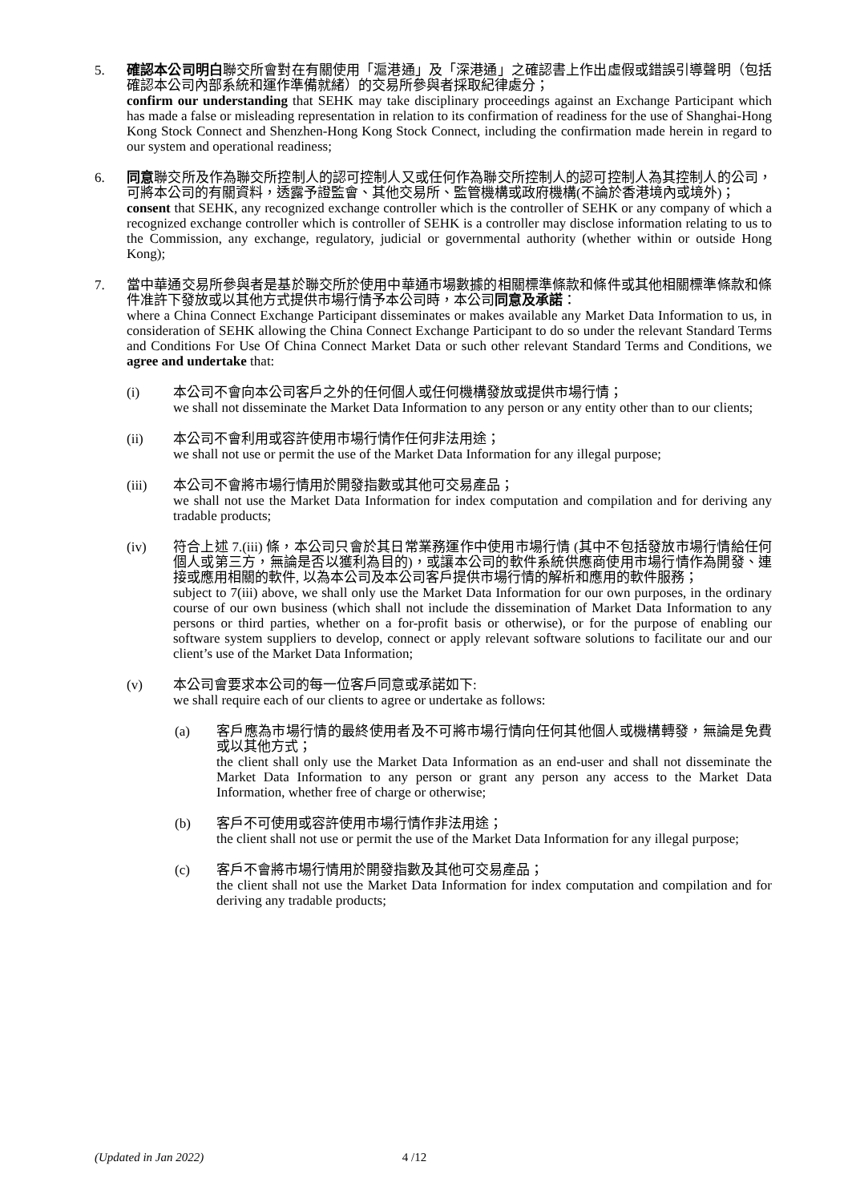5. 確認本公司明白聯交所會對在有關使用「滬港通」及「深港通」之確認書上作出虛假或錯誤引導聲明（包括確認本公司內部系統和運作準備就緒）的交易所參與者採取紀律處分；
confirm our understanding that SEHK may take disciplinary proceedings against an Exchange Participant which has made a false or misleading representation in relation to its confirmation of readiness for the use of Shanghai-Hong Kong Stock Connect and Shenzhen-Hong Kong Stock Connect, including the confirmation made herein in regard to our system and operational readiness;
6. 同意聯交所及作為聯交所控制人的認可控制人又或任何作為聯交所控制人的認可控制人為其控制人的公司，可將本公司的有關資料，透露予證監會、其他交易所、監管機構或政府機構(不論於香港境內或境外)；
consent that SEHK, any recognized exchange controller which is the controller of SEHK or any company of which a recognized exchange controller which is controller of SEHK is a controller may disclose information relating to us to the Commission, any exchange, regulatory, judicial or governmental authority (whether within or outside Hong Kong);
7. 當中華通交易所參與者是基於聯交所於使用中華通市場數據的相關標準條款和條件或其他相關標準條款和條件准許下發放或以其他方式提供市場行情予本公司時，本公司同意及承諾：
where a China Connect Exchange Participant disseminates or makes available any Market Data Information to us, in consideration of SEHK allowing the China Connect Exchange Participant to do so under the relevant Standard Terms and Conditions For Use Of China Connect Market Data or such other relevant Standard Terms and Conditions, we agree and undertake that:
(i) 本公司不會向本公司客戶之外的任何個人或任何機構發放或提供市場行情；
we shall not disseminate the Market Data Information to any person or any entity other than to our clients;
(ii) 本公司不會利用或容許使用市場行情作任何非法用途；
we shall not use or permit the use of the Market Data Information for any illegal purpose;
(iii) 本公司不會將市場行情用於開發指數或其他可交易產品；
we shall not use the Market Data Information for index computation and compilation and for deriving any tradable products;
(iv) 符合上述 7.(iii) 條，本公司只會於其日常業務運作中使用市場行情 (其中不包括發放市場行情給任何個人或第三方，無論是否以獲利為目的)，或讓本公司的軟件系統供應商使用市場行情作為開發、連接或應用相關的軟件, 以為本公司及本公司客戶提供市場行情的解析和應用的軟件服務；
subject to 7(iii) above, we shall only use the Market Data Information for our own purposes, in the ordinary course of our own business (which shall not include the dissemination of Market Data Information to any persons or third parties, whether on a for-profit basis or otherwise), or for the purpose of enabling our software system suppliers to develop, connect or apply relevant software solutions to facilitate our and our client’s use of the Market Data Information;
(v) 本公司會要求本公司的每一位客戶同意或承諾如下:
we shall require each of our clients to agree or undertake as follows:
(a) 客戶應為市場行情的最終使用者及不可將市場行情向任何其他個人或機構轉發，無論是免費或以其他方式；
the client shall only use the Market Data Information as an end-user and shall not disseminate the Market Data Information to any person or grant any person any access to the Market Data Information, whether free of charge or otherwise;
(b) 客戶不可使用或容許使用市場行情作非法用途；
the client shall not use or permit the use of the Market Data Information for any illegal purpose;
(c) 客戶不會將市場行情用於開發指數及其他可交易產品；
the client shall not use the Market Data Information for index computation and compilation and for deriving any tradable products;
(Updated in Jan 2022) 4 /12